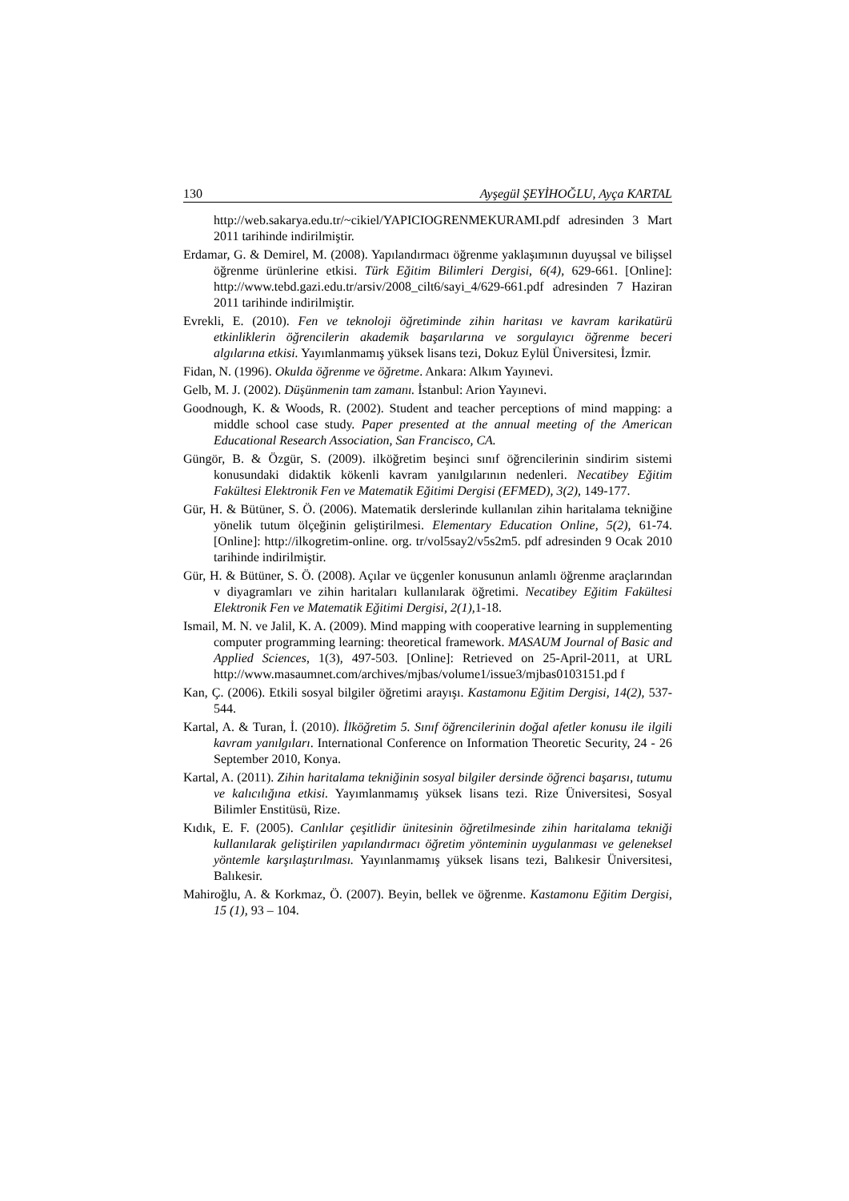130 Ayşegül ŞEYİHOĞLU, Ayça KARTAL
http://web.sakarya.edu.tr/~cikiel/YAPICIOGRENMEKURAMI.pdf adresinden 3 Mart 2011 tarihinde indirilmiştir.
Erdamar, G. & Demirel, M. (2008). Yapılandırmacı öğrenme yaklaşımının duyuşsal ve bilişsel öğrenme ürünlerine etkisi. Türk Eğitim Bilimleri Dergisi, 6(4), 629-661. [Online]: http://www.tebd.gazi.edu.tr/arsiv/2008_cilt6/sayi_4/629-661.pdf adresinden 7 Haziran 2011 tarihinde indirilmiştir.
Evrekli, E. (2010). Fen ve teknoloji öğretiminde zihin haritası ve kavram karikatürü etkinliklerin öğrencilerin akademik başarılarına ve sorgulayıcı öğrenme beceri algılarına etkisi. Yayımlanmamış yüksek lisans tezi, Dokuz Eylül Üniversitesi, İzmir.
Fidan, N. (1996). Okulda öğrenme ve öğretme. Ankara: Alkım Yayınevi.
Gelb, M. J. (2002). Düşünmenin tam zamanı. İstanbul: Arion Yayınevi.
Goodnough, K. & Woods, R. (2002). Student and teacher perceptions of mind mapping: a middle school case study. Paper presented at the annual meeting of the American Educational Research Association, San Francisco, CA.
Güngör, B. & Özgür, S. (2009). ilköğretim beşinci sınıf öğrencilerinin sindirim sistemi konusundaki didaktik kökenli kavram yanılgılarının nedenleri. Necatibey Eğitim Fakültesi Elektronik Fen ve Matematik Eğitimi Dergisi (EFMED), 3(2), 149-177.
Gür, H. & Bütüner, S. Ö. (2006). Matematik derslerinde kullanılan zihin haritalama tekniğine yönelik tutum ölçeğinin geliştirilmesi. Elementary Education Online, 5(2), 61-74. [Online]: http://ilkogretim-online. org. tr/vol5say2/v5s2m5. pdf adresinden 9 Ocak 2010 tarihinde indirilmiştir.
Gür, H. & Bütüner, S. Ö. (2008). Açılar ve üçgenler konusunun anlamlı öğrenme araçlarından v diyagramları ve zihin haritaları kullanılarak öğretimi. Necatibey Eğitim Fakültesi Elektronik Fen ve Matematik Eğitimi Dergisi, 2(1), 1-18.
Ismail, M. N. ve Jalil, K. A. (2009). Mind mapping with cooperative learning in supplementing computer programming learning: theoretical framework. MASAUM Journal of Basic and Applied Sciences, 1(3), 497-503. [Online]: Retrieved on 25-April-2011, at URL http://www.masaumnet.com/archives/mjbas/volume1/issue3/mjbas0103151.pd f
Kan, Ç. (2006). Etkili sosyal bilgiler öğretimi arayışı. Kastamonu Eğitim Dergisi, 14(2), 537-544.
Kartal, A. & Turan, İ. (2010). İlköğretim 5. Sınıf öğrencilerinin doğal afetler konusu ile ilgili kavram yanılgıları. International Conference on Information Theoretic Security, 24 - 26 September 2010, Konya.
Kartal, A. (2011). Zihin haritalama tekniğinin sosyal bilgiler dersinde öğrenci başarısı, tutumu ve kalıcılığına etkisi. Yayımlanmamış yüksek lisans tezi. Rize Üniversitesi, Sosyal Bilimler Enstitüsü, Rize.
Kıdık, E. F. (2005). Canlılar çeşitlidir ünitesinin öğretilmesinde zihin haritalama tekniği kullanılarak geliştirilen yapılandırmacı öğretim yönteminin uygulanması ve geleneksel yöntemle karşılaştırılması. Yayınlanmamış yüksek lisans tezi, Balıkesir Üniversitesi, Balıkesir.
Mahiroğlu, A. & Korkmaz, Ö. (2007). Beyin, bellek ve öğrenme. Kastamonu Eğitim Dergisi, 15 (1), 93 – 104.